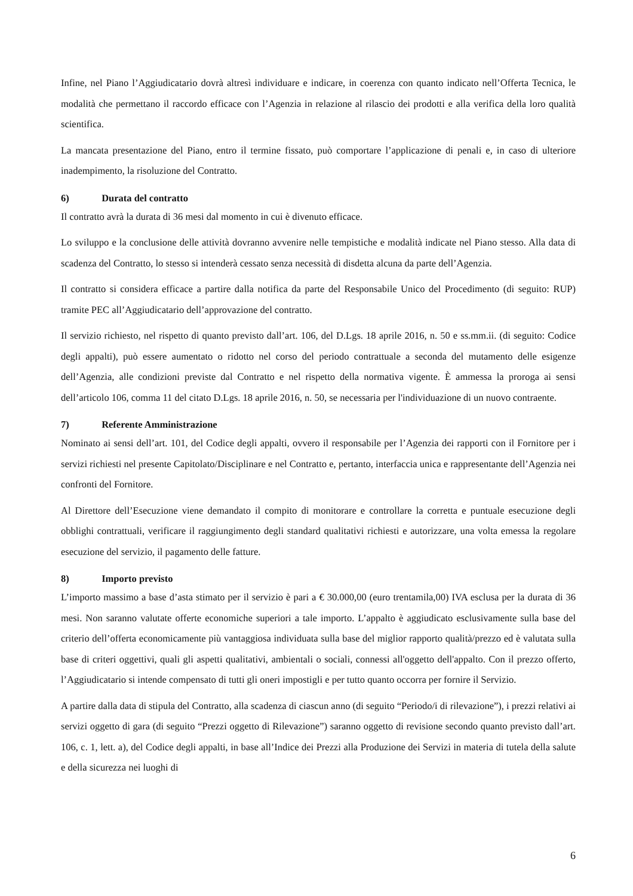Infine, nel Piano l’Aggiudicatario dovrà altresì individuare e indicare, in coerenza con quanto indicato nell’Offerta Tecnica, le modalità che permettano il raccordo efficace con l’Agenzia in relazione al rilascio dei prodotti e alla verifica della loro qualità scientifica.
La mancata presentazione del Piano, entro il termine fissato, può comportare l’applicazione di penali e, in caso di ulteriore inadempimento, la risoluzione del Contratto.
6) Durata del contratto
Il contratto avrà la durata di 36 mesi dal momento in cui è divenuto efficace.
Lo sviluppo e la conclusione delle attività dovranno avvenire nelle tempistiche e modalità indicate nel Piano stesso. Alla data di scadenza del Contratto, lo stesso si intenderà cessato senza necessità di disdetta alcuna da parte dell’Agenzia.
Il contratto si considera efficace a partire dalla notifica da parte del Responsabile Unico del Procedimento (di seguito: RUP) tramite PEC all’Aggiudicatario dell’approvazione del contratto.
Il servizio richiesto, nel rispetto di quanto previsto dall’art. 106, del D.Lgs. 18 aprile 2016, n. 50 e ss.mm.ii. (di seguito: Codice degli appalti), può essere aumentato o ridotto nel corso del periodo contrattuale a seconda del mutamento delle esigenze dell’Agenzia, alle condizioni previste dal Contratto e nel rispetto della normativa vigente. È ammessa la proroga ai sensi dell’articolo 106, comma 11 del citato D.Lgs. 18 aprile 2016, n. 50, se necessaria per l'individuazione di un nuovo contraente.
7) Referente Amministrazione
Nominato ai sensi dell’art. 101, del Codice degli appalti, ovvero il responsabile per l’Agenzia dei rapporti con il Fornitore per i servizi richiesti nel presente Capitolato/Disciplinare e nel Contratto e, pertanto, interfaccia unica e rappresentante dell’Agenzia nei confronti del Fornitore.
Al Direttore dell’Esecuzione viene demandato il compito di monitorare e controllare la corretta e puntuale esecuzione degli obblighi contrattuali, verificare il raggiungimento degli standard qualitativi richiesti e autorizzare, una volta emessa la regolare esecuzione del servizio, il pagamento delle fatture.
8) Importo previsto
L’importo massimo a base d’asta stimato per il servizio è pari a € 30.000,00 (euro trentamila,00) IVA esclusa per la durata di 36 mesi. Non saranno valutate offerte economiche superiori a tale importo. L’appalto è aggiudicato esclusivamente sulla base del criterio dell’offerta economicamente più vantaggiosa individuata sulla base del miglior rapporto qualità/prezzo ed è valutata sulla base di criteri oggettivi, quali gli aspetti qualitativi, ambientali o sociali, connessi all'oggetto dell'appalto. Con il prezzo offerto, l’Aggiudicatario si intende compensato di tutti gli oneri impostigli e per tutto quanto occorra per fornire il Servizio.
A partire dalla data di stipula del Contratto, alla scadenza di ciascun anno (di seguito “Periodo/i di rilevazione”), i prezzi relativi ai servizi oggetto di gara (di seguito “Prezzi oggetto di Rilevazione”) saranno oggetto di revisione secondo quanto previsto dall’art. 106, c. 1, lett. a), del Codice degli appalti, in base all’Indice dei Prezzi alla Produzione dei Servizi in materia di tutela della salute e della sicurezza nei luoghi di
6